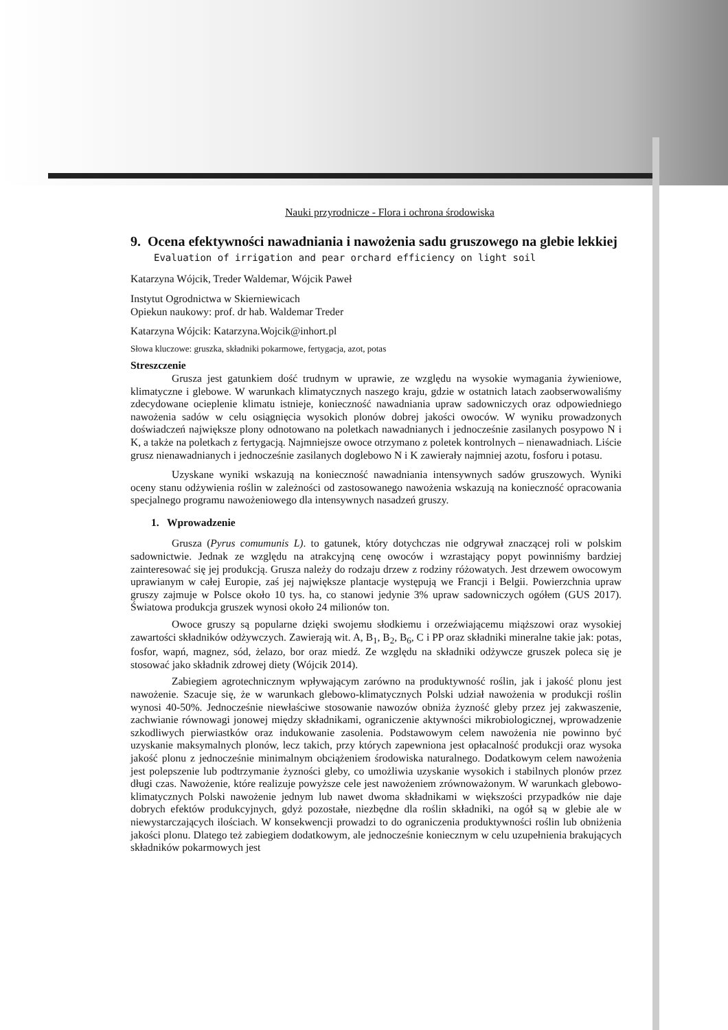Nauki przyrodnicze - Flora i ochrona środowiska
9. Ocena efektywności nawadniania i nawożenia sadu gruszowego na glebie lekkiej
Evaluation of irrigation and pear orchard efficiency on light soil
Katarzyna Wójcik, Treder Waldemar, Wójcik Paweł
Instytut Ogrodnictwa w Skierniewicach
Opiekun naukowy: prof. dr hab. Waldemar Treder
Katarzyna Wójcik: Katarzyna.Wojcik@inhort.pl
Słowa kluczowe: gruszka, składniki pokarmowe, fertygacja, azot, potas
Streszczenie
Grusza jest gatunkiem dość trudnym w uprawie, ze względu na wysokie wymagania żywieniowe, klimatyczne i glebowe. W warunkach klimatycznych naszego kraju, gdzie w ostatnich latach zaobserwowaliśmy zdecydowane ocieplenie klimatu istnieje, konieczność nawadniania upraw sadowniczych oraz odpowiedniego nawożenia sadów w celu osiągnięcia wysokich plonów dobrej jakości owoców. W wyniku prowadzonych doświadczeń największe plony odnotowano na poletkach nawadnianych i jednocześnie zasilanych posypowo N i K, a także na poletkach z fertygacją. Najmniejsze owoce otrzymano z poletek kontrolnych – nienawadniach. Liście grusz nienawadnianych i jednocześnie zasilanych doglebowo N i K zawierały najmniej azotu, fosforu i potasu.
Uzyskane wyniki wskazują na konieczność nawadniania intensywnych sadów gruszowych. Wyniki oceny stanu odżywienia roślin w zależności od zastosowanego nawożenia wskazują na konieczność opracowania specjalnego programu nawożeniowego dla intensywnych nasadzeń gruszy.
1. Wprowadzenie
Grusza (Pyrus comumunis L). to gatunek, który dotychczas nie odgrywał znaczącej roli w polskim sadownictwie. Jednak ze względu na atrakcyjną cenę owoców i wzrastający popyt powinniśmy bardziej zainteresować się jej produkcją. Grusza należy do rodzaju drzew z rodziny różowatych. Jest drzewem owocowym uprawianym w całej Europie, zaś jej największe plantacje występują we Francji i Belgii. Powierzchnia upraw gruszy zajmuje w Polsce około 10 tys. ha, co stanowi jedynie 3% upraw sadowniczych ogółem (GUS 2017). Światowa produkcja gruszek wynosi około 24 milionów ton.
Owoce gruszy są popularne dzięki swojemu słodkiemu i orzeźwiającemu miąższowi oraz wysokiej zawartości składników odżywczych. Zawierają wit. A, B<sub>1</sub>, B<sub>2</sub>, B<sub>6</sub>, C i PP oraz składniki mineralne takie jak: potas, fosfor, wapń, magnez, sód, żelazo, bor oraz miedź. Ze względu na składniki odżywcze gruszek poleca się je stosować jako składnik zdrowej diety (Wójcik 2014).
Zabiegiem agrotechnicznym wpływającym zarówno na produktywność roślin, jak i jakość plonu jest nawożenie. Szacuje się, że w warunkach glebowo-klimatycznych Polski udział nawożenia w produkcji roślin wynosi 40-50%. Jednocześnie niewłaściwe stosowanie nawozów obniża żyzność gleby przez jej zakwaszenie, zachwianie równowagi jonowej między składnikami, ograniczenie aktywności mikrobiologicznej, wprowadzenie szkodliwych pierwiastków oraz indukowanie zasolenia. Podstawowym celem nawożenia nie powinno być uzyskanie maksymalnych plonów, lecz takich, przy których zapewniona jest opłacalność produkcji oraz wysoka jakość plonu z jednocześnie minimalnym obciążeniem środowiska naturalnego. Dodatkowym celem nawożenia jest polepszenie lub podtrzymanie żyzności gleby, co umożliwia uzyskanie wysokich i stabilnych plonów przez długi czas. Nawożenie, które realizuje powyższe cele jest nawożeniem zrównoważonym. W warunkach glebowo-klimatycznych Polski nawożenie jednym lub nawet dwoma składnikami w większości przypadków nie daje dobrych efektów produkcyjnych, gdyż pozostałe, niezbędne dla roślin składniki, na ogół są w glebie ale w niewystarczających ilościach. W konsekwencji prowadzi to do ograniczenia produktywności roślin lub obniżenia jakości plonu. Dlatego też zabiegiem dodatkowym, ale jednocześnie koniecznym w celu uzupełnienia brakujących składników pokarmowych jest